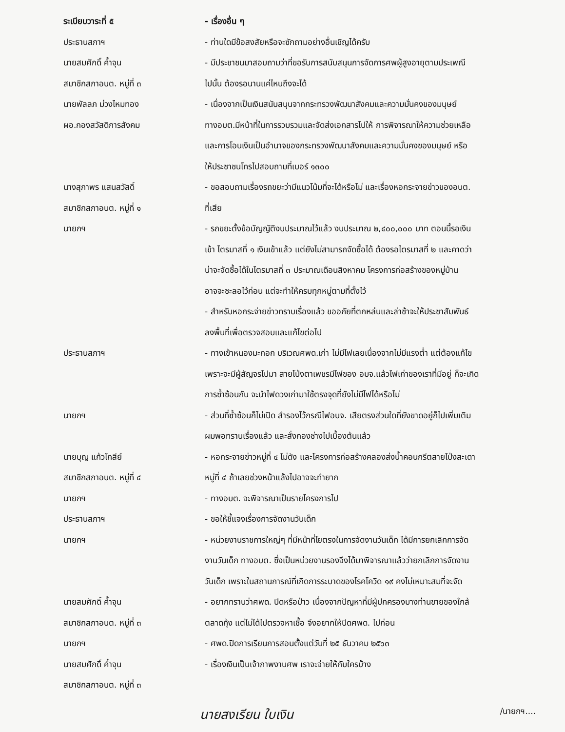ระเบียบวาระที่ ๕ - เรื่องอื่น ๆ
ประธานสภาฯ - ท่านใดมีข้อสงสัยหรือจะซักถามอย่างอื่นเชิญได้ครับ
นายสมศักดิ์ ค้ำจุน
สมาชิกสภาอบต. หมู่ที่ ๓
- มีประชาชนมาสอบถามว่าที่ขอรับการสนับสนุนการจัดการศพผู้สูงอายุตามประเพณี
ไปนั้น ต้องรอนานแค่ไหนถึงจะได้
นายพัลลภ ม่วงไหมทอง
ผอ.กองสวัสดิการสังคม
- เนื่องจากเป็นเงินสนับสนุนจากกระทรวงพัฒนาสังคมและความมั่นคงของมนุษย์
ทางอบต.มีหน้าที่ในการรวบรวมและจัดส่งเอกสารไปให้ การพิจารณาให้ความช่วยเหลือ
และการโอนเงินเป็นอำนาจของกระทรวงพัฒนาสังคมและความมั่นคงของมนุษย์ หรือ
ให้ประชาชนโทรไปสอบถามที่เบอร์ ๑๓๐๐
นางสุภาพร แสนสวัสดิ์
สมาชิกสภาอบต. หมู่ที่ ๑
- ขอสอบถามเรื่องรถขยะว่ามีแนวโน้มที่จะได้หรือไม่ และเรื่องหอกระจายข่าวของอบต.
ที่เสีย
นายกฯ - รถขยะตั้งข้อบัญญัติงบประมาณไว้แล้ว งบประมาณ ๒,๔๐๐,๐๐๐ บาท ตอนนี้รอเงิน
เข้า ไตรมาสที่ ๑ เงินเข้าแล้ว แต่ยังไม่สามารถจัดซื้อได้ ต้องรอไตรมาสที่ ๒ และคาดว่า
น่าจะจัดซื้อได้ในไตรมาสที่ ๓ ประมาณเดือนสิงหาคม โครงการก่อสร้างของหมู่บ้าน
อาจจะชะลอไว้ก่อน แต่จะทำให้ครบทุกหมู่ตามที่ตั้งไว้
- สำหรับหอกระจ่ายข่าวทราบเรื่องแล้ว ขออภัยที่ตกหล่นและล่าช้าจะให้ประชาสัมพันธ์
ลงพื้นที่เพื่อตรวจสอบและแก้ไขต่อไป
ประธานสภาฯ - ทางเข้าหนองมะกอก บริเวณศพด.เก่า ไม่มีไฟเลยเนื่องจากไม่มีแรงต่ำ แต่ต้องแก้ไข
เพราะจะมีผู้สัญจรไปมา สายโป่งตาเพชรมีไฟของ อบจ.แล้วไฟเก่าของเราที่มีอยู่ ก็จะเกิด
การซ้ำซ้อนกัน จะนำไฟดวงเก่ามาใช้ตรงจุดที่ยังไม่มีไฟได้หรือไม่
นายกฯ - ส่วนที่ซ้ำซ้อนก็ไม่เปิด สำรองไว้กรณีไฟอบจ. เสียตรงส่วนใดที่ยังขาดอยู่ก็ไปเพิ่มเติม
ผมพอทราบเรื่องแล้ว และสั่งกองช่างไปเบื้องต้นแล้ว
นายบุญ แก้วโกสีย์
สมาชิกสภาอบต. หมู่ที่ ๔
- หอกระจายข่าวหมู่ที่ ๔ ไม่ดัง และโครงการก่อสร้างคลองส่งน้ำคอนกรีตสายโป่งสะเดา
หมู่ที่ ๔ ถ้าเลยช่วงหน้าแล้งไปอาจจะทำยาก
นายกฯ - ทางอบต. จะพิจารณาเป็นรายโครงการไป
ประธานสภาฯ - ขอให้ชี้แจงเรื่องการจัดงานวันเด็ก
นายกฯ - หน่วยงานราชการใหญ่ๆ ที่มีหน้าที่โยตรงในการจัดงานวันเด็ก ได้มีการยกเลิกการจัด
งานวันเด็ก ทางอบต. ซึ่งเป็นหน่วยงานรองจึงได้มาพิจารณาแล้วว่ายกเลิกการจัดงาน
วันเด็ก เพราะในสถานการณ์ที่เกิดการระบาดของโรคโควิด ๑๙ คงไม่เหมาะสมที่จะจัด
นายสมศักดิ์ ค้ำจุน
สมาชิกสภาอบต. หมู่ที่ ๓
- อยากทราบว่าศพด. ปิดหรือป่าว เนื่องจากปัญหาที่มีผู้ปกครองบางท่านขายของใกล้
ตลาดกุ้ง แต่ไม่ได้ไปตรวจหาเชื้อ จึงอยากให้ปิดศพด. ไปก่อน
นายกฯ - ศพด.ปิดการเรียนการสอนตั้งแต่วันที่ ๒๕ ธันวาคม ๒๕๖๓
นายสมศักดิ์ ค้ำจุน
สมาชิกสภาอบต. หมู่ที่ ๓
- เรื่องเงินเป็นเจ้าภาพงานศพ เราจะจ่ายให้กับใครบ้าง
นายสงเรียน ใบเงิน /นายกฯ....